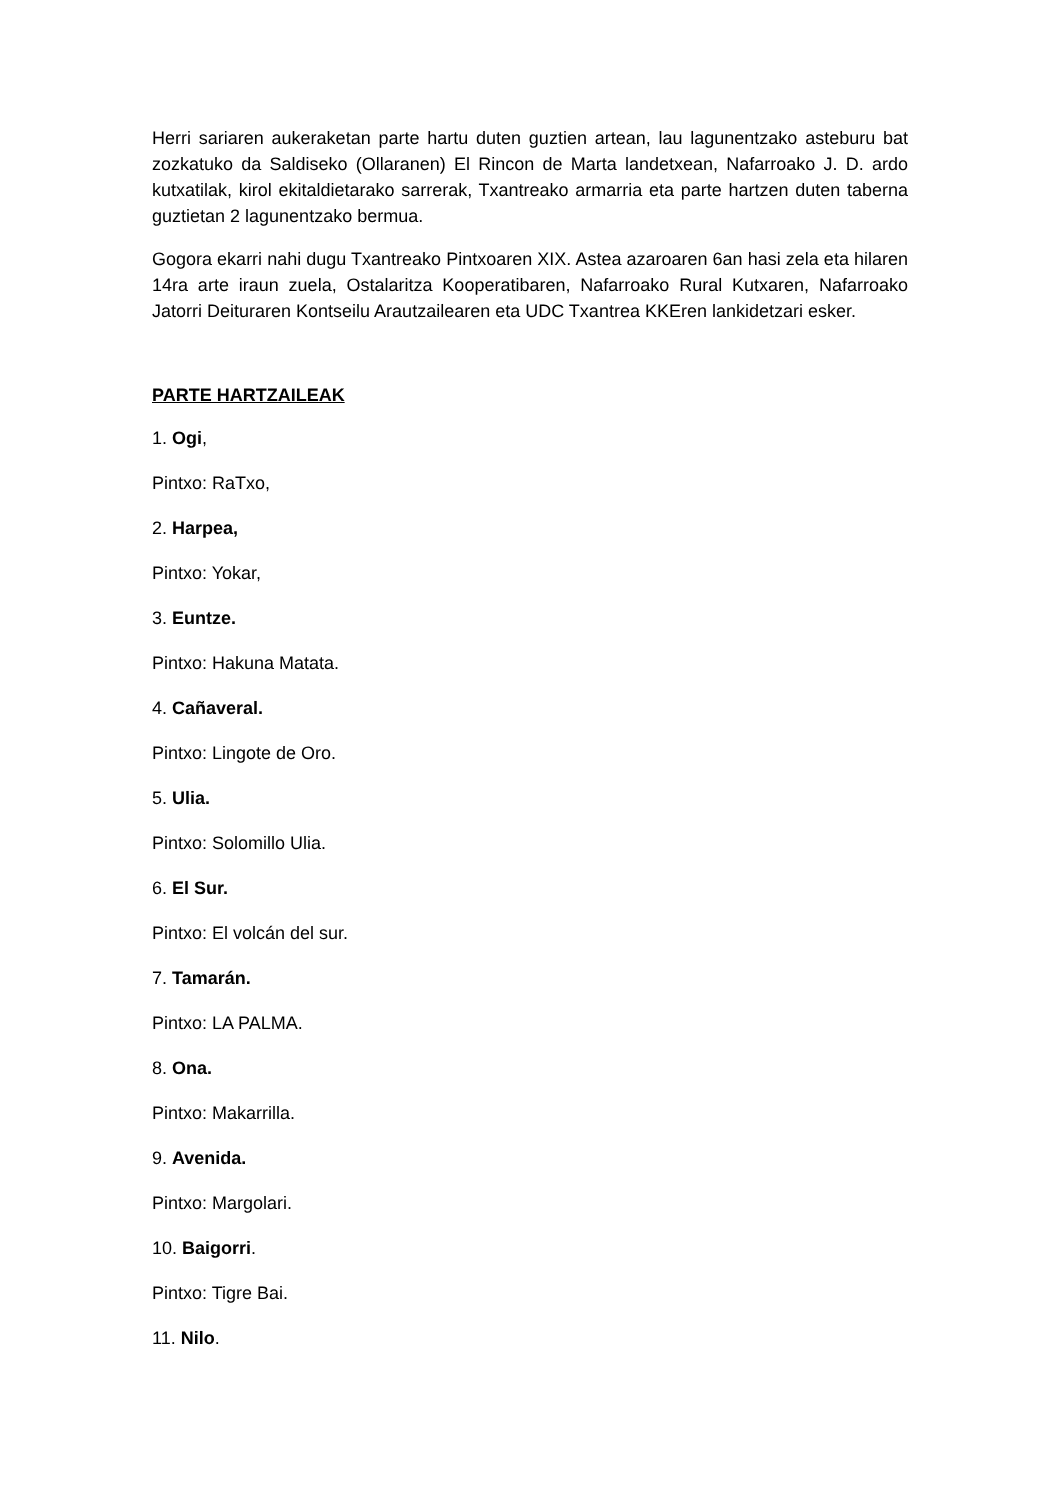Herri sariaren aukeraketan parte hartu duten guztien artean, lau lagunentzako asteburu bat zozkatuko da Saldiseko (Ollaranen) El Rincon de Marta landetxean, Nafarroako J. D. ardo kutxatilak, kirol ekitaldietarako sarrerak, Txantreako armarria eta parte hartzen duten taberna guztietan 2 lagunentzako bermua.
Gogora ekarri nahi dugu Txantreako Pintxoaren XIX. Astea azaroaren 6an hasi zela eta hilaren 14ra arte iraun zuela, Ostalaritza Kooperatibaren, Nafarroako Rural Kutxaren, Nafarroako Jatorri Deituraren Kontseilu Arautzailearen eta UDC Txantrea KKEren lankidetzari esker.
PARTE HARTZAILEAK
1. Ogi,
Pintxo: RaTxo,
2. Harpea,
Pintxo: Yokar,
3. Euntze.
Pintxo: Hakuna Matata.
4. Cañaveral.
Pintxo: Lingote de Oro.
5. Ulia.
Pintxo: Solomillo Ulia.
6. El Sur.
Pintxo: El volcán del sur.
7. Tamarán.
Pintxo: LA PALMA.
8. Ona.
Pintxo: Makarrilla.
9. Avenida.
Pintxo: Margolari.
10. Baigorri.
Pintxo: Tigre Bai.
11. Nilo.